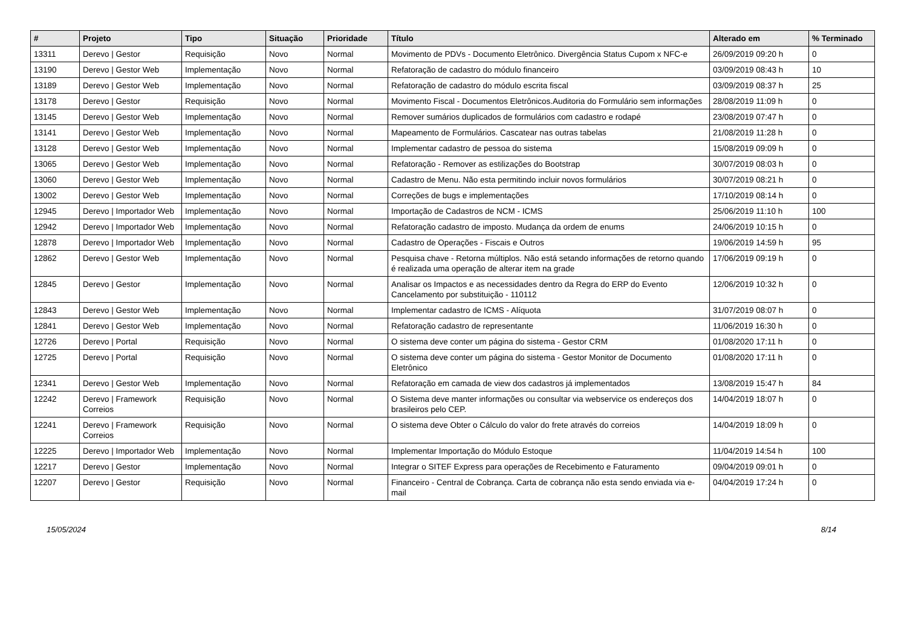| # | Projeto | Tipo | Situação | Prioridade | Título | Alterado em | % Terminado |
| --- | --- | --- | --- | --- | --- | --- | --- |
| 13311 | Derevo / Gestor | Requisição | Novo | Normal | Movimento de PDVs - Documento Eletrônico. Divergência Status Cupom x NFC-e | 26/09/2019 09:20 h | 0 |
| 13190 | Derevo / Gestor Web | Implementação | Novo | Normal | Refatoração de cadastro do módulo financeiro | 03/09/2019 08:43 h | 10 |
| 13189 | Derevo / Gestor Web | Implementação | Novo | Normal | Refatoração de cadastro do módulo escrita fiscal | 03/09/2019 08:37 h | 25 |
| 13178 | Derevo / Gestor | Requisição | Novo | Normal | Movimento Fiscal - Documentos Eletrônicos.Auditoria do Formulário sem informações | 28/08/2019 11:09 h | 0 |
| 13145 | Derevo / Gestor Web | Implementação | Novo | Normal | Remover sumários duplicados de formulários com cadastro e rodapé | 23/08/2019 07:47 h | 0 |
| 13141 | Derevo / Gestor Web | Implementação | Novo | Normal | Mapeamento de Formulários. Cascatear nas outras tabelas | 21/08/2019 11:28 h | 0 |
| 13128 | Derevo / Gestor Web | Implementação | Novo | Normal | Implementar cadastro de pessoa do sistema | 15/08/2019 09:09 h | 0 |
| 13065 | Derevo / Gestor Web | Implementação | Novo | Normal | Refatoração - Remover as estilizações do Bootstrap | 30/07/2019 08:03 h | 0 |
| 13060 | Derevo / Gestor Web | Implementação | Novo | Normal | Cadastro de Menu. Não esta permitindo incluir novos formulários | 30/07/2019 08:21 h | 0 |
| 13002 | Derevo / Gestor Web | Implementação | Novo | Normal | Correções de bugs e implementações | 17/10/2019 08:14 h | 0 |
| 12945 | Derevo / Importador Web | Implementação | Novo | Normal | Importação de Cadastros de NCM - ICMS | 25/06/2019 11:10 h | 100 |
| 12942 | Derevo / Importador Web | Implementação | Novo | Normal | Refatoração cadastro de imposto. Mudança da ordem de enums | 24/06/2019 10:15 h | 0 |
| 12878 | Derevo / Importador Web | Implementação | Novo | Normal | Cadastro de Operações - Fiscais e Outros | 19/06/2019 14:59 h | 95 |
| 12862 | Derevo / Gestor Web | Implementação | Novo | Normal | Pesquisa chave - Retorna múltiplos. Não está setando informações de retorno quando é realizada uma operação de alterar item na grade | 17/06/2019 09:19 h | 0 |
| 12845 | Derevo / Gestor | Implementação | Novo | Normal | Analisar os Impactos e as necessidades dentro da Regra do ERP do Evento Cancelamento por substituição - 110112 | 12/06/2019 10:32 h | 0 |
| 12843 | Derevo / Gestor Web | Implementação | Novo | Normal | Implementar cadastro de ICMS - Alíquota | 31/07/2019 08:07 h | 0 |
| 12841 | Derevo / Gestor Web | Implementação | Novo | Normal | Refatoração cadastro de representante | 11/06/2019 16:30 h | 0 |
| 12726 | Derevo / Portal | Requisição | Novo | Normal | O sistema deve conter um página do sistema - Gestor CRM | 01/08/2020 17:11 h | 0 |
| 12725 | Derevo / Portal | Requisição | Novo | Normal | O sistema deve conter um página do sistema - Gestor Monitor de Documento Eletrônico | 01/08/2020 17:11 h | 0 |
| 12341 | Derevo / Gestor Web | Implementação | Novo | Normal | Refatoração em camada de view dos cadastros já implementados | 13/08/2019 15:47 h | 84 |
| 12242 | Derevo / Framework Correios | Requisição | Novo | Normal | O Sistema deve manter informações ou consultar via webservice os endereços dos brasileiros pelo CEP. | 14/04/2019 18:07 h | 0 |
| 12241 | Derevo / Framework Correios | Requisição | Novo | Normal | O sistema deve Obter o Cálculo do valor do frete através do correios | 14/04/2019 18:09 h | 0 |
| 12225 | Derevo / Importador Web | Implementação | Novo | Normal | Implementar Importação do Módulo Estoque | 11/04/2019 14:54 h | 100 |
| 12217 | Derevo / Gestor | Implementação | Novo | Normal | Integrar o SITEF Express para operações de Recebimento e Faturamento | 09/04/2019 09:01 h | 0 |
| 12207 | Derevo / Gestor | Requisição | Novo | Normal | Financeiro - Central de Cobrança. Carta de cobrança não esta sendo enviada via e-mail | 04/04/2019 17:24 h | 0 |
15/05/2024 8/14